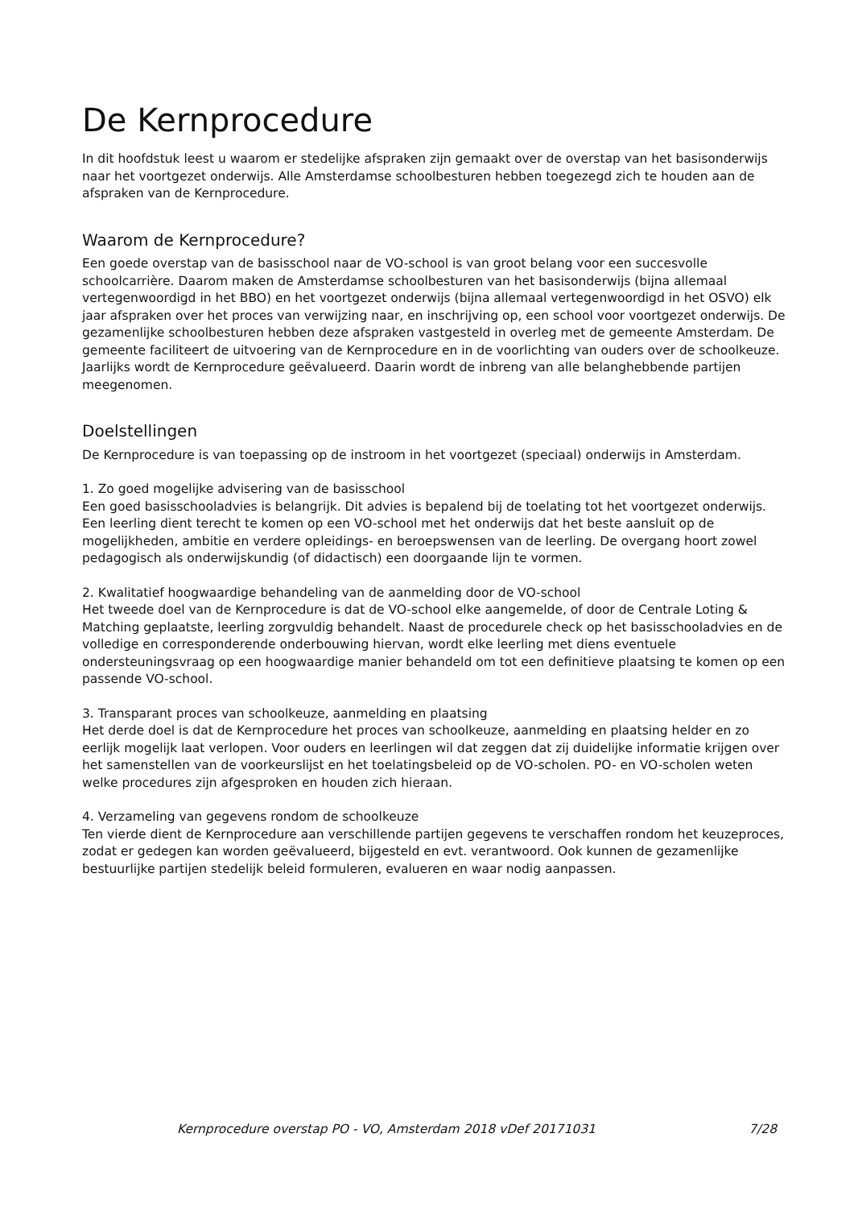De Kernprocedure
In dit hoofdstuk leest u waarom er stedelijke afspraken zijn gemaakt over de overstap van het basisonderwijs naar het voortgezet onderwijs. Alle Amsterdamse schoolbesturen hebben toegezegd zich te houden aan de afspraken van de Kernprocedure.
Waarom de Kernprocedure?
Een goede overstap van de basisschool naar de VO-school is van groot belang voor een succesvolle schoolcarrière. Daarom maken de Amsterdamse schoolbesturen van het basisonderwijs (bijna allemaal vertegenwoordigd in het BBO) en het voortgezet onderwijs (bijna allemaal vertegenwoordigd in het OSVO) elk jaar afspraken over het proces van verwijzing naar, en inschrijving op, een school voor voortgezet onderwijs. De gezamenlijke schoolbesturen hebben deze afspraken vastgesteld in overleg met de gemeente Amsterdam. De gemeente faciliteert de uitvoering van de Kernprocedure en in de voorlichting van ouders over de schoolkeuze.
Jaarlijks wordt de Kernprocedure geëvalueerd. Daarin wordt de inbreng van alle belanghebbende partijen meegenomen.
Doelstellingen
De Kernprocedure is van toepassing op de instroom in het voortgezet (speciaal) onderwijs in Amsterdam.
1. Zo goed mogelijke advisering van de basisschool
Een goed basisschooladvies is belangrijk. Dit advies is bepalend bij de toelating tot het voortgezet onderwijs. Een leerling dient terecht te komen op een VO-school met het onderwijs dat het beste aansluit op de mogelijkheden, ambitie en verdere opleidings- en beroepswensen van de leerling. De overgang hoort zowel pedagogisch als onderwijskundig (of didactisch) een doorgaande lijn te vormen.
2. Kwalitatief hoogwaardige behandeling van de aanmelding door de VO-school
Het tweede doel van de Kernprocedure is dat de VO-school elke aangemelde, of door de Centrale Loting & Matching geplaatste, leerling zorgvuldig behandelt. Naast de procedurele check op het basisschooladvies en de volledige en corresponderende onderbouwing hiervan, wordt elke leerling met diens eventuele ondersteuningsvraag op een hoogwaardige manier behandeld om tot een definitieve plaatsing te komen op een passende VO-school.
3. Transparant proces van schoolkeuze, aanmelding en plaatsing
Het derde doel is dat de Kernprocedure het proces van schoolkeuze, aanmelding en plaatsing helder en zo eerlijk mogelijk laat verlopen. Voor ouders en leerlingen wil dat zeggen dat zij duidelijke informatie krijgen over het samenstellen van de voorkeurslijst en het toelatingsbeleid op de VO-scholen. PO- en VO-scholen weten welke procedures zijn afgesproken en houden zich hieraan.
4. Verzameling van gegevens rondom de schoolkeuze
Ten vierde dient de Kernprocedure aan verschillende partijen gegevens te verschaffen rondom het keuzeproces, zodat er gedegen kan worden geëvalueerd, bijgesteld en evt. verantwoord. Ook kunnen de gezamenlijke bestuurlijke partijen stedelijk beleid formuleren, evalueren en waar nodig aanpassen.
Kernprocedure overstap PO - VO, Amsterdam 2018 vDef 20171031 7/28